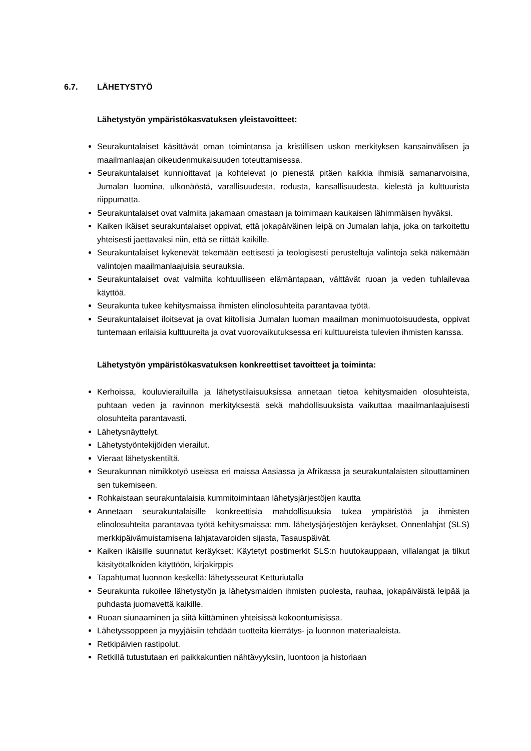6.7. LÄHETYSTYÖ
Lähetystyön ympäristökasvatuksen yleistavoitteet:
Seurakuntalaiset käsittävät oman toimintansa ja kristillisen uskon merkityksen kansainvälisen ja maailmanlaajan oikeudenmukaisuuden toteuttamisessa.
Seurakuntalaiset kunnioittavat ja kohtelevat jo pienestä pitäen kaikkia ihmisiä samanarvoisina, Jumalan luomina, ulkonäöstä, varallisuudesta, rodusta, kansallisuudesta, kielestä ja kulttuurista riippumatta.
Seurakuntalaiset ovat valmiita jakamaan omastaan ja toimimaan kaukaisen lähimmäisen hyväksi.
Kaiken ikäiset seurakuntalaiset oppivat, että jokapäiväinen leipä on Jumalan lahja, joka on tarkoitettu yhteisesti jaettavaksi niin, että se riittää kaikille.
Seurakuntalaiset kykenevät tekemään eettisesti ja teologisesti perusteltuja valintoja sekä näkemään valintojen maailmanlaajuisia seurauksia.
Seurakuntalaiset ovat valmiita kohtuulliseen elämäntapaan, välttävät ruoan ja veden tuhlailevaa käyttöä.
Seurakunta tukee kehitysmaissa ihmisten elinolosuhteita parantavaa työtä.
Seurakuntalaiset iloitsevat ja ovat kiitollisia Jumalan luoman maailman monimuotoisuudesta, oppivat tuntemaan erilaisia kulttuureita ja ovat vuorovaikutuksessa eri kulttuureista tulevien ihmisten kanssa.
Lähetystyön ympäristökasvatuksen konkreettiset tavoitteet ja toiminta:
Kerhoissa, kouluvierailuilla ja lähetystilaisuuksissa annetaan tietoa kehitysmaiden olosuhteista, puhtaan veden ja ravinnon merkityksestä sekä mahdollisuuksista vaikuttaa maailmanlaajuisesti olosuhteita parantavasti.
Lähetysnäyttelyt.
Lähetystyöntekijöiden vierailut.
Vieraat lähetyskentiltä.
Seurakunnan nimikkotyö useissa eri maissa Aasiassa ja Afrikassa ja seurakuntalaisten sitouttaminen sen tukemiseen.
Rohkaistaan seurakuntalaisia kummitoimintaan lähetysjärjestöjen kautta
Annetaan seurakuntalaisille konkreettisia mahdollisuuksia tukea ympäristöä ja ihmisten elinolosuhteita parantavaa työtä kehitysmaissa: mm. lähetysjärjestöjen keräykset, Onnenlahjat (SLS) merkkipäivämuistamisena lahjatavaroiden sijasta, Tasauspäivät.
Kaiken ikäisille suunnatut keräykset: Käytetyt postimerkit SLS:n huutokauppaan, villalangat ja tilkut käsityötalkoiden käyttöön, kirjakirppis
Tapahtumat luonnon keskellä: lähetysseurat Ketturiutalla
Seurakunta rukoilee lähetystyön ja lähetysmaiden ihmisten puolesta, rauhaa, jokapäiväistä leipää ja puhdasta juomavettä kaikille.
Ruoan siunaaminen ja siitä kiittäminen yhteisissä kokoontumisissa.
Lähetyssoppeen ja myyjäisiin tehdään tuotteita kierrätys- ja luonnon materiaaleista.
Retkipäivien rastipolut.
Retkillä tutustutaan eri paikkakuntien nähtävyyksiin, luontoon ja historiaan